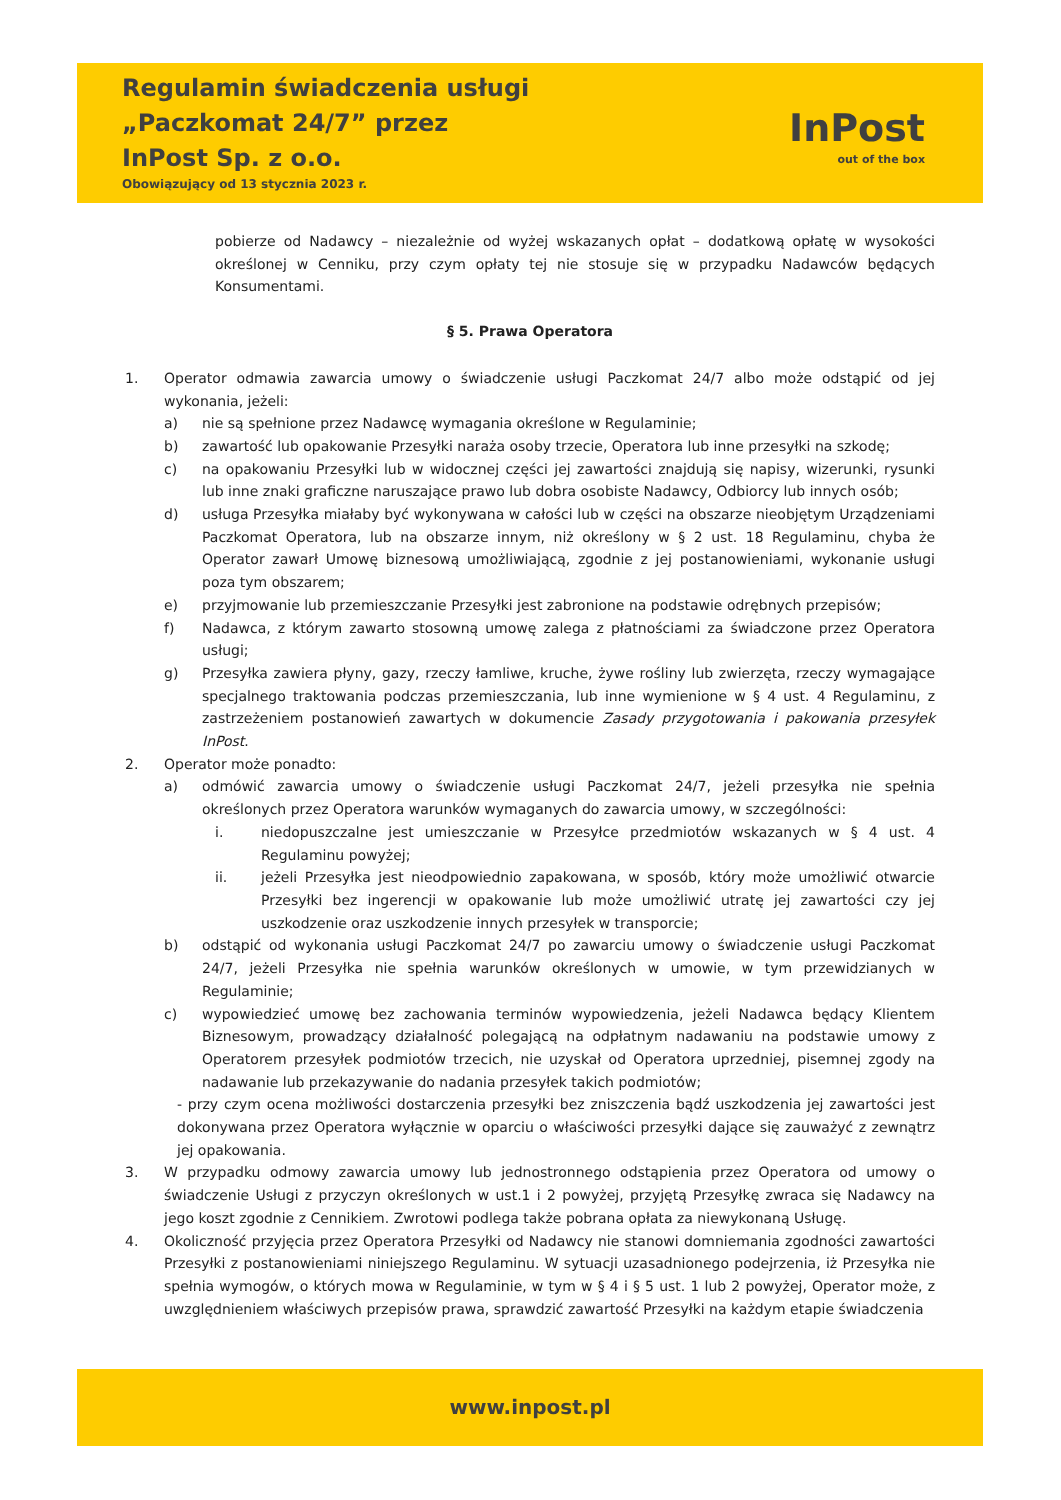Regulamin świadczenia usługi
„Paczkomat 24/7” przez
InPost Sp. z o.o.
Obowiązujący od 13 stycznia 2023 r.
InPost
out of the box
pobierze od Nadawcy – niezależnie od wyżej wskazanych opłat – dodatkową opłatę w wysokości określonej w Cenniku, przy czym opłaty tej nie stosuje się w przypadku Nadawców będących Konsumentami.
§ 5. Prawa Operatora
1. Operator odmawia zawarcia umowy o świadczenie usługi Paczkomat 24/7 albo może odstąpić od jej wykonania, jeżeli:
a) nie są spełnione przez Nadawcę wymagania określone w Regulaminie;
b) zawartość lub opakowanie Przesyłki naraża osoby trzecie, Operatora lub inne przesyłki na szkodę;
c) na opakowaniu Przesyłki lub w widocznej części jej zawartości znajdują się napisy, wizerunki, rysunki lub inne znaki graficzne naruszające prawo lub dobra osobiste Nadawcy, Odbiorcy lub innych osób;
d) usługa Przesyłka miałaby być wykonywana w całości lub w części na obszarze nieobjętym Urządzeniami Paczkomat Operatora, lub na obszarze innym, niż określony w § 2 ust. 18 Regulaminu, chyba że Operator zawarł Umowę biznesową umożliwiającą, zgodnie z jej postanowieniami, wykonanie usługi poza tym obszarem;
e) przyjmowanie lub przemieszczanie Przesyłki jest zabronione na podstawie odrębnych przepisów;
f) Nadawca, z którym zawarto stosowną umowę zalega z płatnościami za świadczone przez Operatora usługi;
g) Przesyłka zawiera płyny, gazy, rzeczy łamliwe, kruche, żywe rośliny lub zwierzęta, rzeczy wymagające specjalnego traktowania podczas przemieszczania, lub inne wymienione w § 4 ust. 4 Regulaminu, z zastrzeżeniem postanowień zawartych w dokumencie Zasady przygotowania i pakowania przesyłek InPost.
2. Operator może ponadto:
a) odmówić zawarcia umowy o świadczenie usługi Paczkomat 24/7, jeżeli przesyłka nie spełnia określonych przez Operatora warunków wymaganych do zawarcia umowy, w szczególności:
i. niedopuszczalne jest umieszczanie w Przesyłce przedmiotów wskazanych w § 4 ust. 4 Regulaminu powyżej;
ii. jeżeli Przesyłka jest nieodpowiednio zapakowana, w sposób, który może umożliwić otwarcie Przesyłki bez ingerencji w opakowanie lub może umożliwić utratę jej zawartości czy jej uszkodzenie oraz uszkodzenie innych przesyłek w transporcie;
b) odstąpić od wykonania usługi Paczkomat 24/7 po zawarciu umowy o świadczenie usługi Paczkomat 24/7, jeżeli Przesyłka nie spełnia warunków określonych w umowie, w tym przewidzianych w Regulaminie;
c) wypowiedzieć umowę bez zachowania terminów wypowiedzenia, jeżeli Nadawca będący Klientem Biznesowym, prowadzący działalność polegającą na odpłatnym nadawaniu na podstawie umowy z Operatorem przesyłek podmiotów trzecich, nie uzyskał od Operatora uprzedniej, pisemnej zgody na nadawanie lub przekazywanie do nadania przesyłek takich podmiotów;
- przy czym ocena możliwości dostarczenia przesyłki bez zniszczenia bądź uszkodzenia jej zawartości jest dokonywana przez Operatora wyłącznie w oparciu o właściwości przesyłki dające się zauważyć z zewnątrz jej opakowania.
3. W przypadku odmowy zawarcia umowy lub jednostronnego odstąpienia przez Operatora od umowy o świadczenie Usługi z przyczyn określonych w ust.1 i 2 powyżej, przyjętą Przesyłkę zwraca się Nadawcy na jego koszt zgodnie z Cennikiem. Zwrotowi podlega także pobrana opłata za niewykonaną Usługę.
4. Okoliczność przyjęcia przez Operatora Przesyłki od Nadawcy nie stanowi domniemania zgodności zawartości Przesyłki z postanowieniami niniejszego Regulaminu. W sytuacji uzasadnionego podejrzenia, iż Przesyłka nie spełnia wymogów, o których mowa w Regulaminie, w tym w § 4 i § 5 ust. 1 lub 2 powyżej, Operator może, z uwzględnieniem właściwych przepisów prawa, sprawdzić zawartość Przesyłki na każdym etapie świadczenia
www.inpost.pl